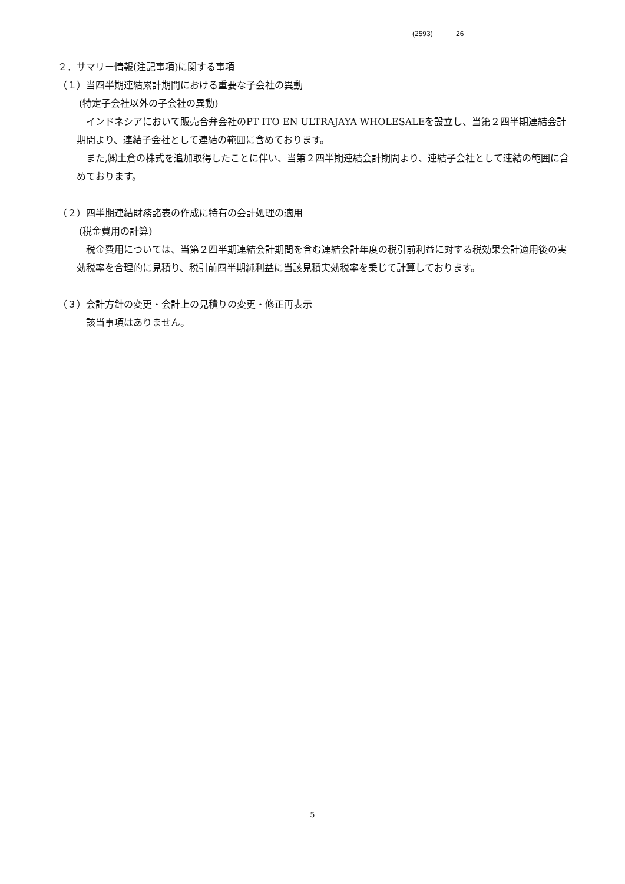(2593) 26
２．サマリー情報(注記事項)に関する事項
（１）当四半期連結累計期間における重要な子会社の異動
(特定子会社以外の子会社の異動)
インドネシアにおいて販売合弁会社のPT ITO EN ULTRAJAYA WHOLESALEを設立し、当第２四半期連結会計期間より、連結子会社として連結の範囲に含めております。
また,㈱土倉の株式を追加取得したことに伴い、当第２四半期連結会計期間より、連結子会社として連結の範囲に含めております。
（２）四半期連結財務諸表の作成に特有の会計処理の適用
(税金費用の計算)
税金費用については、当第２四半期連結会計期間を含む連結会計年度の税引前利益に対する税効果会計適用後の実効税率を合理的に見積り、税引前四半期純利益に当該見積実効税率を乗じて計算しております。
（３）会計方針の変更・会計上の見積りの変更・修正再表示
該当事項はありません。
5